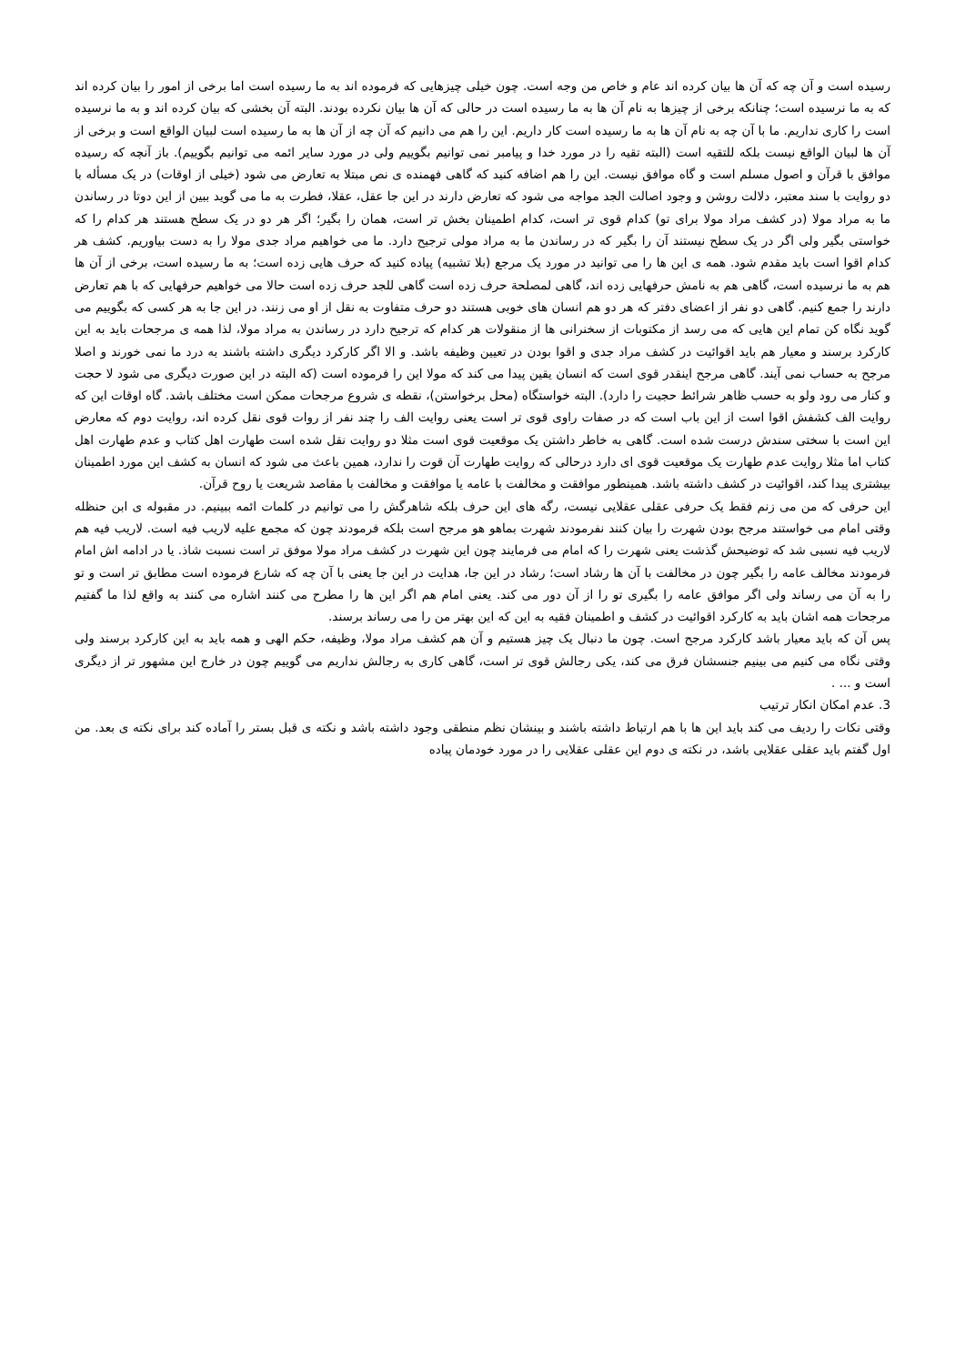رسیده است و آن چه که آن ها بیان کرده اند عام و خاص من وجه است. چون خیلی چیزهایی که فرموده اند به ما رسیده است اما برخی از امور را بیان کرده اند که به ما نرسیده است؛ چنانکه برخی از چیزها به نام آن ها به ما رسیده است در حالی که آن ها بیان نکرده بودند. البته آن بخشی که بیان کرده اند و به ما نرسیده است را کاری نداریم. ما با آن چه به نام آن ها به ما رسیده است کار داریم. این را هم می دانیم که آن چه از آن ها به ما رسیده است لبیان الواقع است و برخی از آن ها لبیان الواقع نیست بلکه للتقیه است (البته تقیه را در مورد خدا و پیامبر نمی توانیم بگوییم ولی در مورد سایر ائمه می توانیم بگوییم). باز آنچه که رسیده موافق با قرآن و اصول مسلم است و گاه موافق نیست. این را هم اضافه کنید که گاهی فهمنده ی نص مبتلا به تعارض می شود (خیلی از اوقات) در یک مسأله با دو روایت با سند معتبر، دلالت روشن و وجود اصالت الجد مواجه می شود که تعارض دارند در این جا عقل، عقلا، فطرت به ما می گوید ببین از این دوتا در رساندن ما به مراد مولا (در کشف مراد مولا برای تو) کدام قوی تر است، کدام اطمینان بخش تر است، همان را بگیر؛ اگر هر دو در یک سطح هستند هر کدام را که خواستی بگیر ولی اگر در یک سطح نیستند آن را بگیر که در رساندن ما به مراد مولی ترجیح دارد. ما می خواهیم مراد جدی مولا را به دست بیاوریم. کشف هر کدام اقوا است باید مقدم شود. همه ی این ها را می توانید در مورد یک مرجع (بلا تشبیه) پیاده کنید که حرف هایی زده است؛ به ما رسیده است، برخی از آن ها هم به ما نرسیده است، گاهی هم به نامش حرفهایی زده اند، گاهی لمصلحة حرف زده است گاهی للجد حرف زده است حالا می خواهیم حرفهایی که با هم تعارض دارند را جمع کنیم. گاهی دو نفر از اعضای دفتر که هر دو هم انسان های خوبی هستند دو حرف متفاوت به نقل از او می زنند. در این جا به هر کسی که بگوییم می گوید نگاه کن تمام این هایی که می رسد از مکتوبات از سخنرانی ها از منقولات هر کدام که ترجیح دارد در رساندن به مراد مولا، لذا همه ی مرجحات باید به این کارکرد برسند و معیار هم باید اقوائیت در کشف مراد جدی و اقوا بودن در تعیین وظیفه باشد. و الا اگر کارکرد دیگری داشته باشند به درد ما نمی خورند و اصلا مرجح به حساب نمی آیند. گاهی مرجح اینقدر قوی است که انسان یقین پیدا می کند که مولا این را فرموده است (که البته در این صورت دیگری می شود لا حجت و کنار می رود ولو به حسب ظاهر شرائط حجیت را دارد). البته خواستگاه (محل برخواستن)، نقطه ی شروع مرجحات ممکن است مختلف باشد. گاه اوقات این که روایت الف کشفش اقوا است از این باب است که در صفات راوی قوی تر است یعنی روایت الف را چند نفر از روات قوی نقل کرده اند، روایت دوم که معارض این است با سختی سندش درست شده است. گاهی به خاطر داشتن یک موقعیت قوی است مثلا دو روایت نقل شده است طهارت اهل کتاب و عدم طهارت اهل کتاب اما مثلا روایت عدم طهارت یک موقعیت قوی ای دارد درحالی که روایت طهارت آن قوت را ندارد، همین باعث می شود که انسان به کشف این مورد اطمینان بیشتری پیدا کند، اقوائیت در کشف داشته باشد. همینطور موافقت و مخالفت با عامه یا موافقت و مخالفت با مقاصد شریعت یا روح قرآن.
این حرفی که من می زنم فقط یک حرفی عقلی عقلایی نیست، رگه های این حرف بلکه شاهرگش را می توانیم در کلمات ائمه ببینیم. در مقبوله ی ابن حنظله وقتی امام می خواستند مرجح بودن شهرت را بیان کنند نفرمودند شهرت بماهو هو مرجح است بلکه فرمودند چون که مجمع علیه لاریب فیه است. لاریب فیه هم لاریب فیه نسبی شد که توضیحش گذشت یعنی شهرت را که امام می فرمایند چون این شهرت در کشف مراد مولا موفق تر است نسبت شاذ. یا در ادامه اش امام فرمودند مخالف عامه را بگیر چون در مخالفت با آن ها رشاد است؛ رشاد در این جا، هدایت در این جا یعنی با آن چه که شارع فرموده است مطابق تر است و تو را به آن می رساند ولی اگر موافق عامه را بگیری تو را از آن دور می کند. یعنی امام هم اگر این ها را مطرح می کنند اشاره می کنند به واقع لذا ما گفتیم مرجحات همه اشان باید به کارکرد اقوائیت در کشف و اطمینان فقیه به این که این بهتر من را می رساند برسند.
پس آن که باید معیار باشد کارکرد مرجح است. چون ما دنبال یک چیز هستیم و آن هم کشف مراد مولا، وظیفه، حکم الهی و همه باید به این کارکرد برسند ولی وقتی نگاه می کنیم می بینیم جنسشان فرق می کند، یکی رجالش قوی تر است، گاهی کاری به رجالش نداریم می گوییم چون در خارج این مشهور تر از دیگری است و ... .
3. عدم امکان انکار ترتیب
وقتی نکات را ردیف می کند باید این ها با هم ارتباط داشته باشند و بینشان نظم منطقی وجود داشته باشد و نکته ی قبل بستر را آماده کند برای نکته ی بعد. من اول گفتم باید عقلی عقلایی باشد، در نکته ی دوم این عقلی عقلایی را در مورد خودمان پیاده